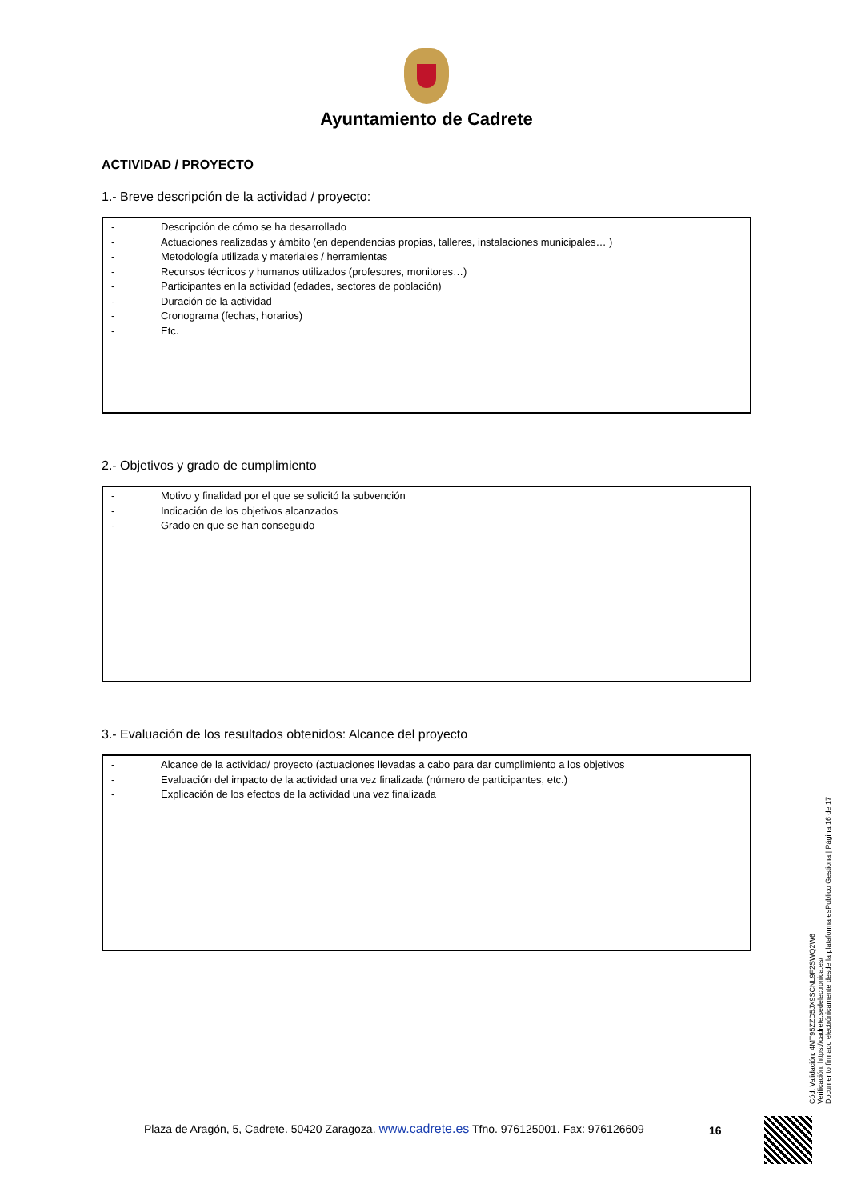Ayuntamiento de Cadrete
ACTIVIDAD / PROYECTO
1.- Breve descripción de la actividad / proyecto:
- Descripción de cómo se ha desarrollado
- Actuaciones realizadas y ámbito (en dependencias propias, talleres, instalaciones municipales… )
- Metodología utilizada y materiales / herramientas
- Recursos técnicos y humanos utilizados (profesores, monitores…)
- Participantes en la actividad (edades, sectores de población)
- Duración de la actividad
- Cronograma (fechas, horarios)
- Etc.
2.- Objetivos y grado de cumplimiento
- Motivo y finalidad por el que se solicitó la subvención
- Indicación de los objetivos alcanzados
- Grado en que se han conseguido
3.- Evaluación de los resultados obtenidos: Alcance del proyecto
- Alcance de la actividad/ proyecto (actuaciones llevadas a cabo para dar cumplimiento a los objetivos
- Evaluación del impacto de la actividad una vez finalizada (número de participantes, etc.)
- Explicación de los efectos de la actividad una vez finalizada
Plaza de Aragón, 5, Cadrete. 50420 Zaragoza. www.cadrete.es Tfno. 976125001. Fax: 976126609
16
Cód. Validación: 4MT95ZZD5JX9SCNL9F2SWQ2W6
Verificación: https://cadrete.sedelectronica.es/
Documento firmado electrónicamente desde la plataforma esPublico Gestiona | Página 16 de 17